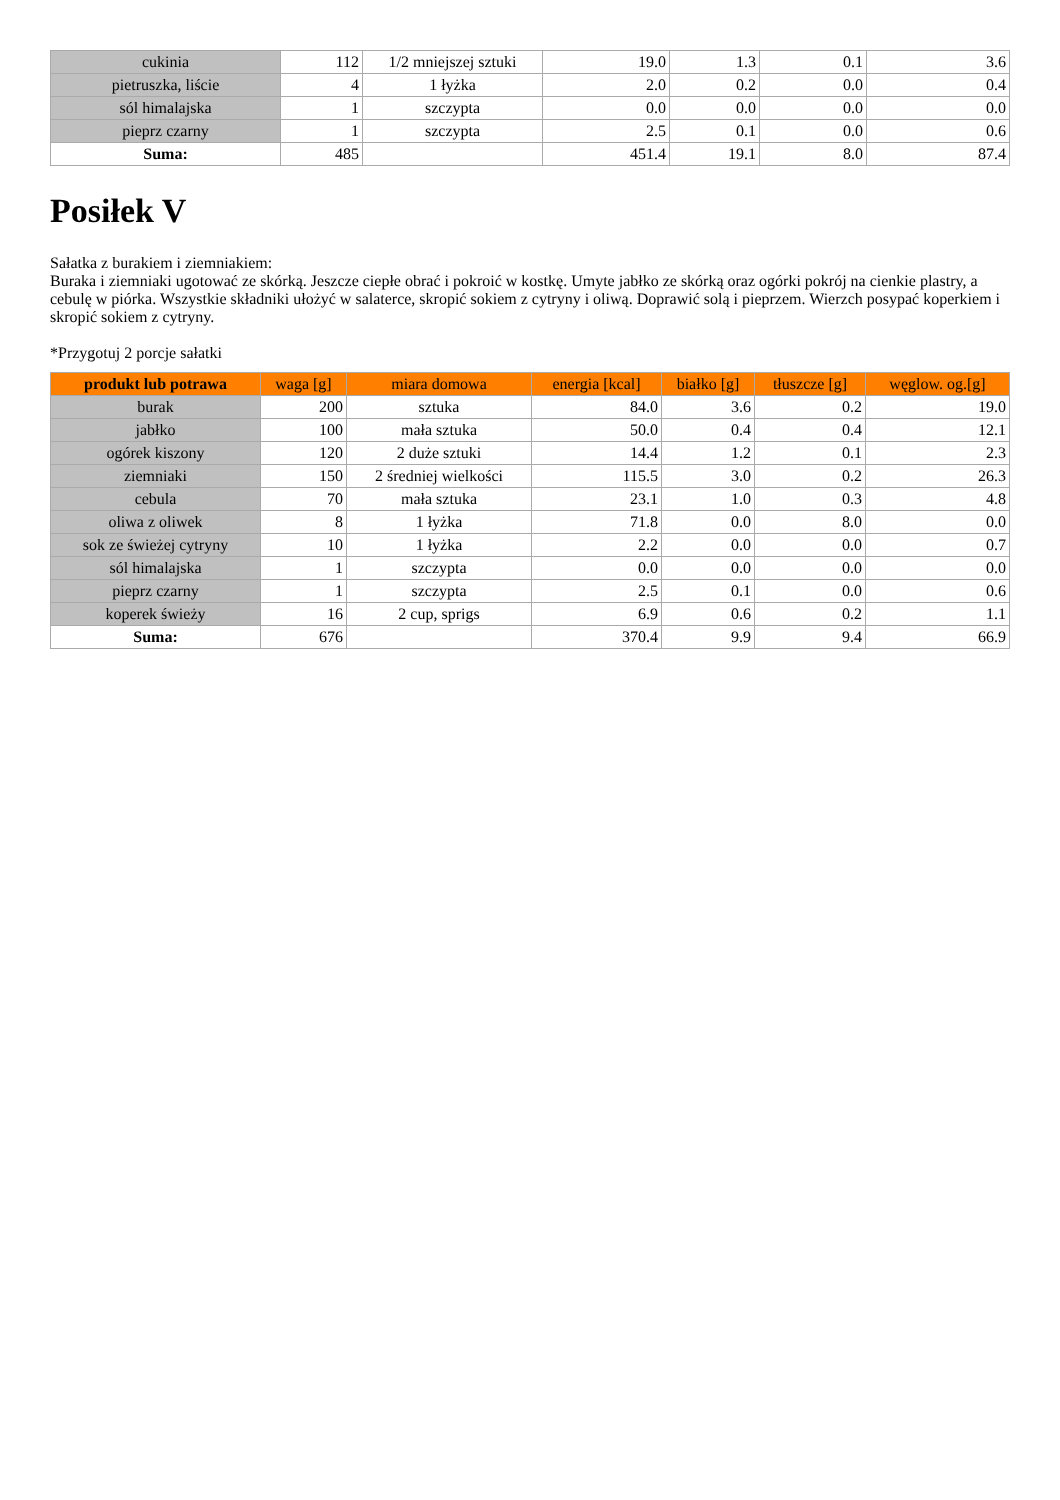| cukinia | 112 | 1/2 mniejszej sztuki | 19.0 | 1.3 | 0.1 | 3.6 |
| pietruszka, liście | 4 | 1 łyżka | 2.0 | 0.2 | 0.0 | 0.4 |
| sól himalajska | 1 | szczypta | 0.0 | 0.0 | 0.0 | 0.0 |
| pieprz czarny | 1 | szczypta | 2.5 | 0.1 | 0.0 | 0.6 |
| Suma: | 485 | | 451.4 | 19.1 | 8.0 | 87.4 |
Posiłek V
Sałatka z burakiem i ziemniakiem:
Buraka i ziemniaki ugotować ze skórką. Jeszcze ciepłe obrać i pokroić w kostkę. Umyte jabłko ze skórką oraz ogórki pokrój na cienkie plastry, a cebulę w piórka. Wszystkie składniki ułożyć w salaterce, skropić sokiem z cytryny i oliwą. Doprawić solą i pieprzem. Wierzch posypać koperkiem i skropić sokiem z cytryny.
*Przygotuj 2 porcje sałatki
| produkt lub potrawa | waga [g] | miara domowa | energia [kcal] | białko [g] | tłuszcze [g] | węglow. og.[g] |
| --- | --- | --- | --- | --- | --- | --- |
| burak | 200 | sztuka | 84.0 | 3.6 | 0.2 | 19.0 |
| jabłko | 100 | mała sztuka | 50.0 | 0.4 | 0.4 | 12.1 |
| ogórek kiszony | 120 | 2 duże sztuki | 14.4 | 1.2 | 0.1 | 2.3 |
| ziemniaki | 150 | 2 średniej wielkości | 115.5 | 3.0 | 0.2 | 26.3 |
| cebula | 70 | mała sztuka | 23.1 | 1.0 | 0.3 | 4.8 |
| oliwa z oliwek | 8 | 1 łyżka | 71.8 | 0.0 | 8.0 | 0.0 |
| sok ze świeżej cytryny | 10 | 1 łyżka | 2.2 | 0.0 | 0.0 | 0.7 |
| sól himalajska | 1 | szczypta | 0.0 | 0.0 | 0.0 | 0.0 |
| pieprz czarny | 1 | szczypta | 2.5 | 0.1 | 0.0 | 0.6 |
| koperek świeży | 16 | 2 cup, sprigs | 6.9 | 0.6 | 0.2 | 1.1 |
| Suma: | 676 | | 370.4 | 9.9 | 9.4 | 66.9 |